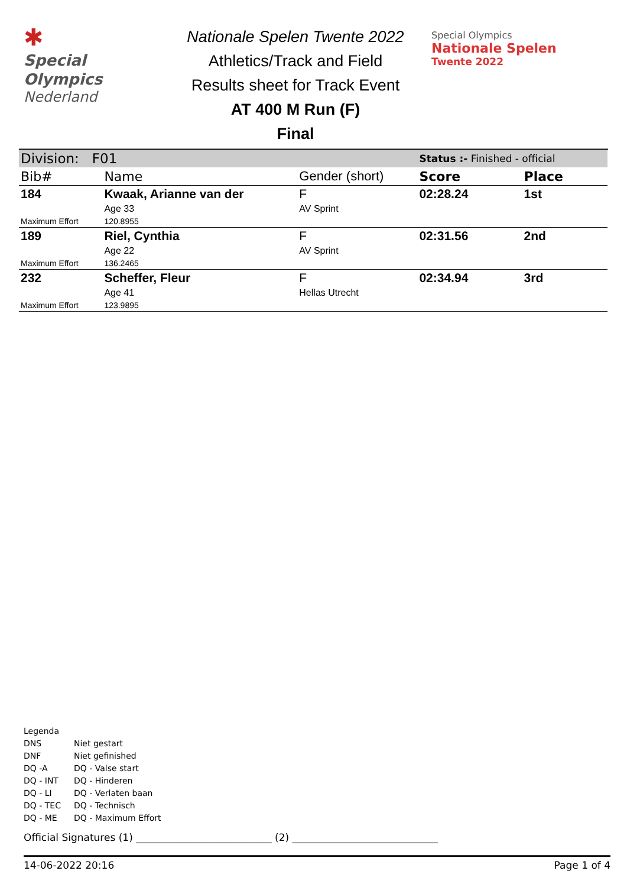✱
Special
Olympics
Nederland
Nationale Spelen Twente 2022
Athletics/Track and Field
Results sheet for Track Event
AT 400 M Run (F)
Final
Special Olympics
Nationale Spelen
Twente 2022
| Division: F01 | | | Status :- Finished - official | |
| Bib# | Name | Gender (short) | Score | Place |
| 184 | Kwaak, Arianne van der | F | 02:28.24 | 1st |
| | Age 33 | AV Sprint | | |
| Maximum Effort | 120.8955 | | | |
| 189 | Riel, Cynthia | F | 02:31.56 | 2nd |
| | Age 22 | AV Sprint | | |
| Maximum Effort | 136.2465 | | | |
| 232 | Scheffer, Fleur | F | 02:34.94 | 3rd |
| | Age 41 | Hellas Utrecht | | |
| Maximum Effort | 123.9895 | | | |
Legenda
| DNS | Niet gestart |
| DNF | Niet gefinished |
| DQ -A | DQ - Valse start |
| DQ - INT | DQ - Hinderen |
| DQ - LI | DQ - Verlaten baan |
| DQ - TEC | DQ - Technisch |
| DQ - ME | DQ - Maximum Effort |
Official Signatures (1) ___________________________ (2) _____________________________
14-06-2022 20:16 Page 1 of 4